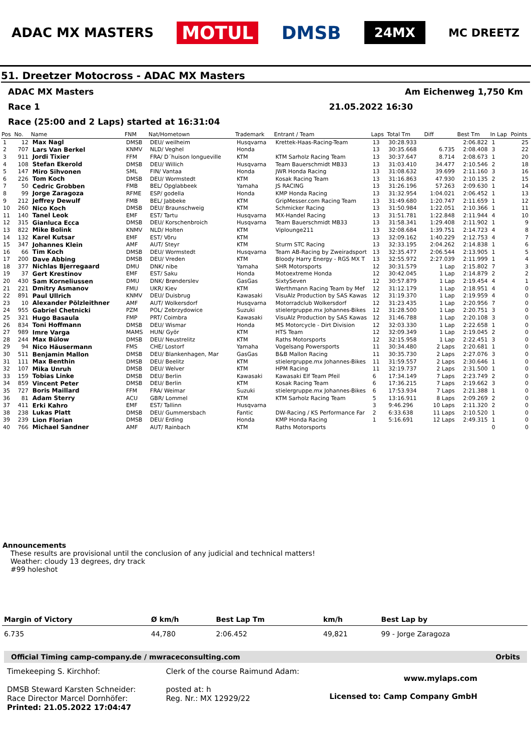ADAC MX MASTERS MOTUL DMSB 24MX MC DREETZ
51. Dreetzer Motocross - ADAC MX Masters
ADAC MX Masters Am Eichenweg 1,750 Km
Race 1 21.05.2022 16:30
Race (25:00 and 2 Laps) started at 16:31:04
| Pos | No. | Name | FNM | Nat/Hometown | Trademark | Entrant / Team | Laps | Total Tm | Diff | Best Tm | In Lap | Points |
| --- | --- | --- | --- | --- | --- | --- | --- | --- | --- | --- | --- | --- |
| 1 | 12 | Max Nagl | DMSB | DEU/ weilheim | Husqvarna | Krettek-Haas-Racing-Team | 13 | 30:28.933 | | 2:06.822 | 1 | 25 |
| 2 | 707 | Lars Van Berkel | KNMV | NLD/ Veghel | Honda | | 13 | 30:35.668 | 6.735 | 2:08.408 | 3 | 22 |
| 3 | 911 | Jordi Tixier | FFM | FRA/ D´huison longueville | KTM | KTM Sarholz Racing Team | 13 | 30:37.647 | 8.714 | 2:08.673 | 1 | 20 |
| 4 | 108 | Stefan Ekerold | DMSB | DEU/ Willich | Husqvarna | Team Bauerschmidt MB33 | 13 | 31:03.410 | 34.477 | 2:10.546 | 2 | 18 |
| 5 | 147 | Miro Sihvonen | SML | FIN/ Vantaa | Honda | JWR Honda Racing | 13 | 31:08.632 | 39.699 | 2:11.160 | 3 | 16 |
| 6 | 226 | Tom Koch | DMSB | DEU/ Wormstedt | KTM | Kosak Racing Team | 13 | 31:16.863 | 47.930 | 2:10.135 | 2 | 15 |
| 7 | 50 | Cedric Grobben | FMB | BEL/ Opglabbeek | Yamaha | JS RACING | 13 | 31:26.196 | 57.263 | 2:09.630 | 1 | 14 |
| 8 | 99 | Jorge Zaragoza | RFME | ESP/ godella | Honda | KMP Honda Racing | 13 | 31:32.954 | 1:04.021 | 2:06.452 | 1 | 13 |
| 9 | 212 | Jeffrey Dewulf | FMB | BEL/ Jabbeke | KTM | GripMesser.com Racing Team | 13 | 31:49.680 | 1:20.747 | 2:11.659 | 1 | 12 |
| 10 | 260 | Nico Koch | DMSB | DEU/ Braunschweig | KTM | Schmicker Racing | 13 | 31:50.984 | 1:22.051 | 2:10.366 | 1 | 11 |
| 11 | 140 | Tanel Leok | EMF | EST/ Tartu | Husqvarna | MX-Handel Racing | 13 | 31:51.781 | 1:22.848 | 2:11.944 | 4 | 10 |
| 12 | 315 | Gianluca Ecca | DMSB | DEU/ Korschenbroich | Husqvarna | Team Bauerschmidt MB33 | 13 | 31:58.341 | 1:29.408 | 2:11.902 | 1 | 9 |
| 13 | 822 | Mike Bolink | KNMV | NLD/ Holten | KTM | Viplounge211 | 13 | 32:08.684 | 1:39.751 | 2:14.723 | 4 | 8 |
| 14 | 132 | Karel Kutsar | EMF | EST/ Võru | KTM | | 13 | 32:09.162 | 1:40.229 | 2:12.753 | 4 | 7 |
| 15 | 347 | Johannes Klein | AMF | AUT/ Steyr | KTM | Sturm STC Racing | 13 | 32:33.195 | 2:04.262 | 2:14.838 | 1 | 6 |
| 16 | 66 | Tim Koch | DMSB | DEU/ Wormstedt | Husqvarna | Team AB-Racing by Zweiradsport | 13 | 32:35.477 | 2:06.544 | 2:13.905 | 1 | 5 |
| 17 | 200 | Dave Abbing | DMSB | DEU/ Vreden | KTM | Bloody Harry Energy - RGS MX T | 13 | 32:55.972 | 2:27.039 | 2:11.999 | 1 | 4 |
| 18 | 377 | Nichlas Bjerregaard | DMU | DNK/ nibe | Yamaha | SHR Motorsports | 12 | 30:31.579 | 1 Lap | 2:15.802 | 7 | 3 |
| 19 | 37 | Gert Krestinov | EMF | EST/ Saku | Honda | Motoextreme Honda | 12 | 30:42.045 | 1 Lap | 2:14.879 | 2 | 2 |
| 20 | 430 | Sam Korneliussen | DMU | DNK/ Brønderslev | GasGas | SixtySeven | 12 | 30:57.879 | 1 Lap | 2:19.454 | 4 | 1 |
| 21 | 221 | Dmitry Asmanov | FMU | UKR/ Kiev | KTM | Werthmann Racing Team by Mef | 12 | 31:12.179 | 1 Lap | 2:18.951 | 4 | 0 |
| 22 | 891 | Paul Ullrich | KNMV | DEU/ Duisbrug | Kawasaki | VisuAlz Production by SAS Kawas | 12 | 31:19.370 | 1 Lap | 2:19.959 | 4 | 0 |
| 23 | 10 | Alexander Pölzleithner | AMF | AUT/ Wolkersdorf | Husqvarna | Motorradclub Wolkersdorf | 12 | 31:23.435 | 1 Lap | 2:20.956 | 7 | 0 |
| 24 | 955 | Gabriel Chetnicki | PZM | POL/ Zebrzydowice | Suzuki | stielergruppe.mx Johannes-Bikes | 12 | 31:28.500 | 1 Lap | 2:20.751 | 3 | 0 |
| 25 | 321 | Hugo Basaula | FMP | PRT/ Coimbra | Kawasaki | VisuAlz Production by SAS Kawas | 12 | 31:46.788 | 1 Lap | 2:20.108 | 3 | 0 |
| 26 | 834 | Toni Hoffmann | DMSB | DEU/ Wismar | Honda | MS Motorcycle - Dirt Division | 12 | 32:03.330 | 1 Lap | 2:22.658 | 1 | 0 |
| 27 | 989 | Imre Varga | MAMS | HUN/ Györ | KTM | HTS Team | 12 | 32:09.349 | 1 Lap | 2:19.045 | 2 | 0 |
| 28 | 244 | Max Bülow | DMSB | DEU/ Neustrelitz | KTM | Raths Motorsports | 12 | 32:15.958 | 1 Lap | 2:22.451 | 3 | 0 |
| 29 | 94 | Nico Häusermann | FMS | CHE/ Lostorf | Yamaha | Vogelsang Powersports | 11 | 30:34.480 | 2 Laps | 2:20.681 | 1 | 0 |
| 30 | 511 | Benjamin Mallon | DMSB | DEU/ Blankenhagen, Mar | GasGas | B&B Mallon Racing | 11 | 30:35.730 | 2 Laps | 2:27.076 | 3 | 0 |
| 31 | 111 | Max Benthin | DMSB | DEU/ Beelitz | KTM | stielergruppe.mx Johannes-Bikes | 11 | 31:59.557 | 2 Laps | 2:30.646 | 1 | 0 |
| 32 | 107 | Mika Unruh | DMSB | DEU/ Welver | KTM | HPM Racing | 11 | 32:19.737 | 2 Laps | 2:31.500 | 1 | 0 |
| 33 | 159 | Tobias Linke | DMSB | DEU/ Berlin | Kawasaki | Kawasaki Elf Team Pfeil | 6 | 17:34.149 | 7 Laps | 2:23.749 | 2 | 0 |
| 34 | 859 | Vincent Peter | DMSB | DEU/ Berlin | KTM | Kosak Racing Team | 6 | 17:36.215 | 7 Laps | 2:19.662 | 3 | 0 |
| 35 | 727 | Boris Maillard | FFM | FRA/ Weimar | Suzuki | stielergruppe.mx Johannes-Bikes | 6 | 17:53.934 | 7 Laps | 2:21.388 | 1 | 0 |
| 36 | 81 | Adam Sterry | ACU | GBR/ Lommel | KTM | KTM Sarholz Racing Team | 5 | 13:16.911 | 8 Laps | 2:09.269 | 2 | 0 |
| 37 | 411 | Erki Kahro | EMF | EST/ Tallinn | Husqvarna | | 3 | 9:46.296 | 10 Laps | 2:11.320 | 2 | 0 |
| 38 | 238 | Lukas Platt | DMSB | DEU/ Gummersbach | Fantic | DW-Racing / KS Performance Far | 2 | 6:33.638 | 11 Laps | 2:10.520 | 1 | 0 |
| 39 | 239 | Lion Florian | DMSB | DEU/ Erding | Honda | KMP Honda Racing | 1 | 5:16.691 | 12 Laps | 2:49.315 | 1 | 0 |
| 40 | 766 | Michael Sandner | AMF | AUT/ Rainbach | KTM | Raths Motorsports | | | | | 0 | 0 |
Announcements
These results are provisional until the conclusion of any judicial and technical matters!
Weather: cloudy 13 degrees, dry track
#99 holeshot
| Margin of Victory | Ø km/h | Best Lap Tm | km/h | Best Lap by |
| --- | --- | --- | --- | --- |
| 6.735 | 44,780 | 2:06.452 | 49,821 | 99 - Jorge Zaragoza |
Official Timing camp-company.de / mwraceconsulting.com Orbits
Timekeeping S. Kirchhof:
DMSB Steward Karsten Schneider:
Race Director Marcel Dornhöfer:
Printed: 21.05.2022 17:04:47
Clerk of the course Raimund Adam:
posted at: h
Reg. Nr.: MX 12929/22
www.mylaps.com
Licensed to: Camp Company GmbH